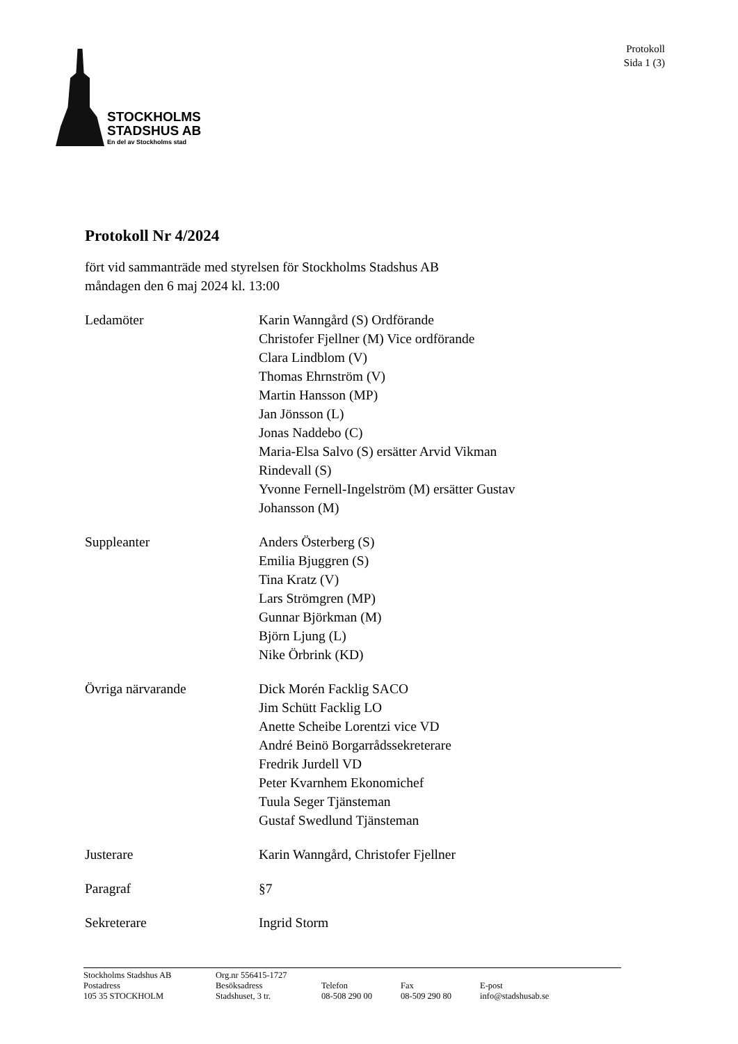STOCKHOLMS
STADSHUS AB
En del av Stockholms stad
Protokoll
Sida 1 (3)
Protokoll Nr 4/2024
fört vid sammanträde med styrelsen för Stockholms Stadshus AB
måndagen den 6 maj 2024 kl. 13:00
Ledamöter Karin Wanngård (S) Ordförande
Christofer Fjellner (M) Vice ordförande
Clara Lindblom (V)
Thomas Ehrnström (V)
Martin Hansson (MP)
Jan Jönsson (L)
Jonas Naddebo (C)
Maria-Elsa Salvo (S) ersätter Arvid Vikman
Rindevall (S)
Yvonne Fernell-Ingelström (M) ersätter Gustav
Johansson (M)
Suppleanter Anders Österberg (S)
Emilia Bjuggren (S)
Tina Kratz (V)
Lars Strömgren (MP)
Gunnar Björkman (M)
Björn Ljung (L)
Nike Örbrink (KD)
Övriga närvarande Dick Morén Facklig SACO
Jim Schütt Facklig LO
Anette Scheibe Lorentzi vice VD
André Beinö Borgarrådssekreterare
Fredrik Jurdell VD
Peter Kvarnhem Ekonomichef
Tuula Seger Tjänsteman
Gustaf Swedlund Tjänsteman
Justerare Karin Wanngård, Christofer Fjellner
Paragraf §7
Sekreterare Ingrid Storm
| Stockholms Stadshus AB | Org.nr 556415-1727 | | | |
| Postadress | Besöksadress | Telefon | Fax | E-post |
| 105 35 STOCKHOLM | Stadshuset, 3 tr. | 08-508 290 00 | 08-509 290 80 | info@stadshusab.se |